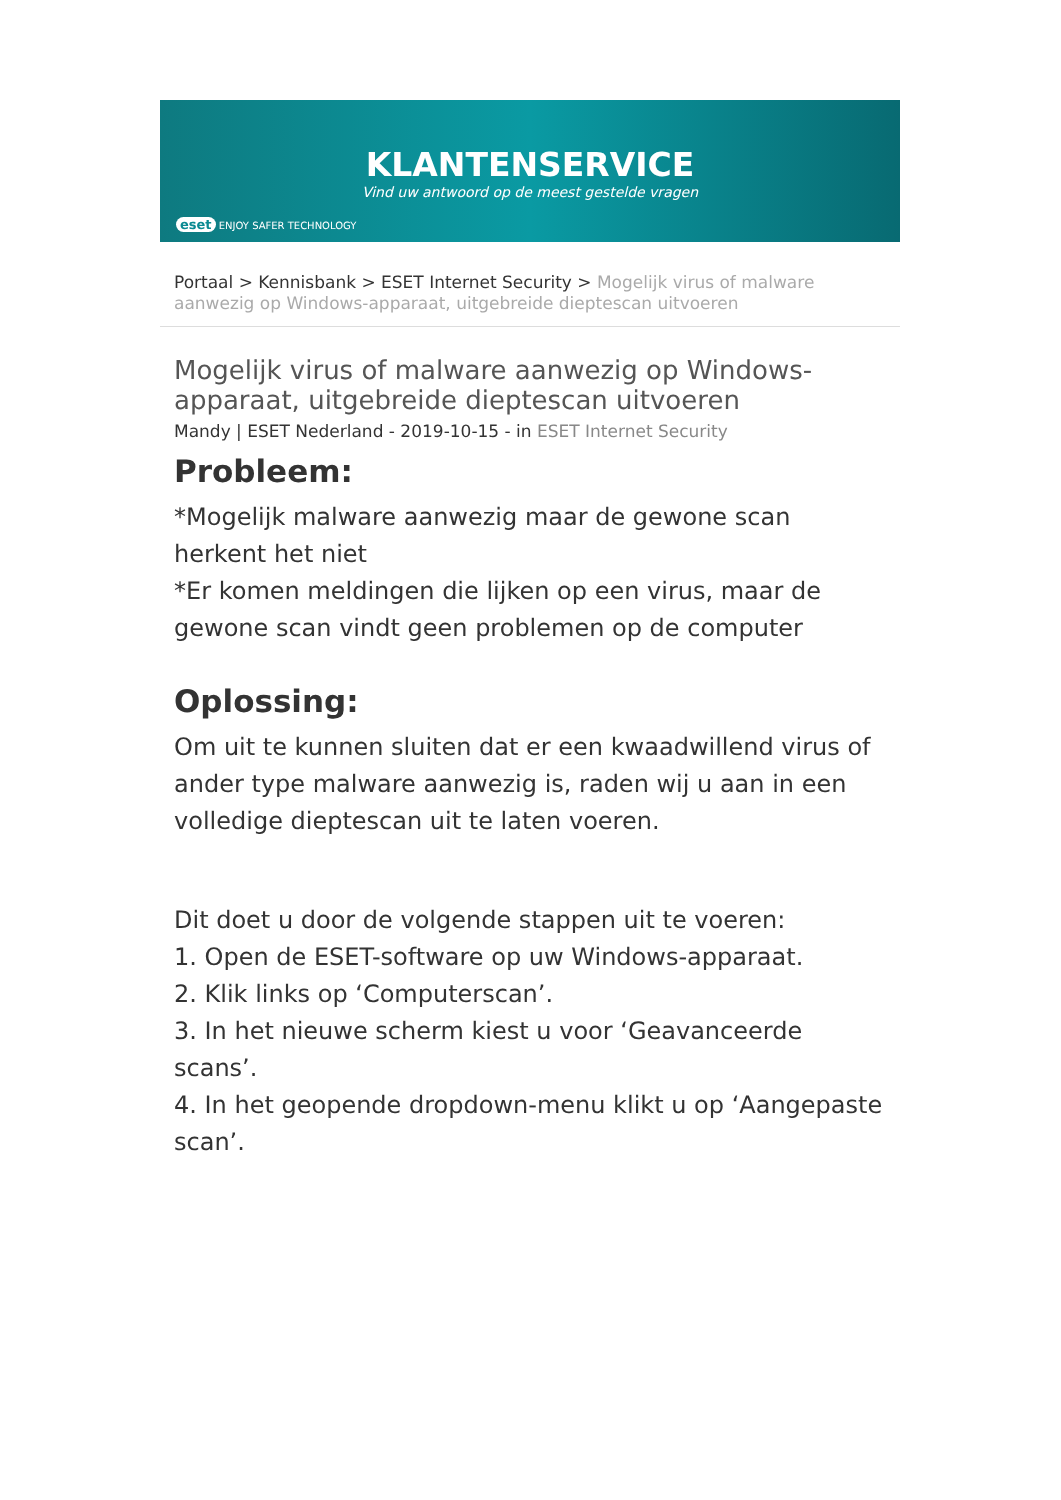KLANTENSERVICE
Vind uw antwoord op de meest gestelde vragen
eset ENJOY SAFER TECHNOLOGY
Portaal > Kennisbank > ESET Internet Security > Mogelijk virus of malware aanwezig op Windows-apparaat, uitgebreide dieptescan uitvoeren
Mogelijk virus of malware aanwezig op Windows-apparaat, uitgebreide dieptescan uitvoeren
Mandy | ESET Nederland - 2019-10-15 - in ESET Internet Security
Probleem:
*Mogelijk malware aanwezig maar de gewone scan herkent het niet
*Er komen meldingen die lijken op een virus, maar de gewone scan vindt geen problemen op de computer
Oplossing:
Om uit te kunnen sluiten dat er een kwaadwillend virus of ander type malware aanwezig is, raden wij u aan in een volledige dieptescan uit te laten voeren.
Dit doet u door de volgende stappen uit te voeren:
1. Open de ESET-software op uw Windows-apparaat.
2. Klik links op ‘Computerscan’.
3. In het nieuwe scherm kiest u voor ‘Geavanceerde scans’.
4. In het geopende dropdown-menu klikt u op ‘Aangepaste scan’.